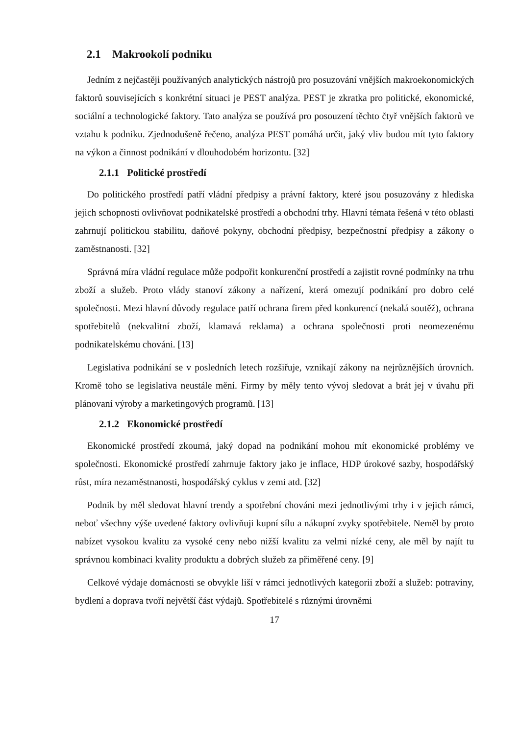2.1 Makrookolí podniku
Jedním z nejčastěji používaných analytických nástrojů pro posuzování vnějších makroekonomických faktorů souvisejících s konkrétní situaci je PEST analýza. PEST je zkratka pro politické, ekonomické, sociální a technologické faktory. Tato analýza se používá pro posouzení těchto čtyř vnějších faktorů ve vztahu k podniku. Zjednodušeně řečeno, analýza PEST pomáhá určit, jaký vliv budou mít tyto faktory na výkon a činnost podnikání v dlouhodobém horizontu. [32]
2.1.1 Politické prostředí
Do politického prostředí patří vládní předpisy a právní faktory, které jsou posuzovány z hlediska jejich schopnosti ovlivňovat podnikatelské prostředí a obchodní trhy. Hlavní témata řešená v této oblasti zahrnují politickou stabilitu, daňové pokyny, obchodní předpisy, bezpečnostní předpisy a zákony o zaměstnanosti. [32]
Správná míra vládní regulace může podpořit konkurenční prostředí a zajistit rovné podmínky na trhu zboží a služeb. Proto vlády stanoví zákony a nařízení, která omezují podnikání pro dobro celé společnosti. Mezi hlavní důvody regulace patří ochrana firem před konkurencí (nekalá soutěž), ochrana spotřebitelů (nekvalitní zboží, klamavá reklama) a ochrana společnosti proti neomezenému podnikatelskému chováni. [13]
Legislativa podnikání se v posledních letech rozšiřuje, vznikají zákony na nejrůznějších úrovních. Kromě toho se legislativa neustále mění. Firmy by měly tento vývoj sledovat a brát jej v úvahu při plánovaní výroby a marketingových programů. [13]
2.1.2 Ekonomické prostředí
Ekonomické prostředí zkoumá, jaký dopad na podnikání mohou mít ekonomické problémy ve společnosti. Ekonomické prostředí zahrnuje faktory jako je inflace, HDP úrokové sazby, hospodářský růst, míra nezaměstnanosti, hospodářský cyklus v zemi atd. [32]
Podnik by měl sledovat hlavní trendy a spotřební chováni mezi jednotlivými trhy i v jejich rámci, neboť všechny výše uvedené faktory ovlivňuji kupní sílu a nákupní zvyky spotřebitele. Neměl by proto nabízet vysokou kvalitu za vysoké ceny nebo nižší kvalitu za velmi nízké ceny, ale měl by najít tu správnou kombinaci kvality produktu a dobrých služeb za přiměřené ceny. [9]
Celkové výdaje domácnosti se obvykle liší v rámci jednotlivých kategorii zboží a služeb: potraviny, bydlení a doprava tvoří největší část výdajů. Spotřebitelé s různými úrovněmi
17